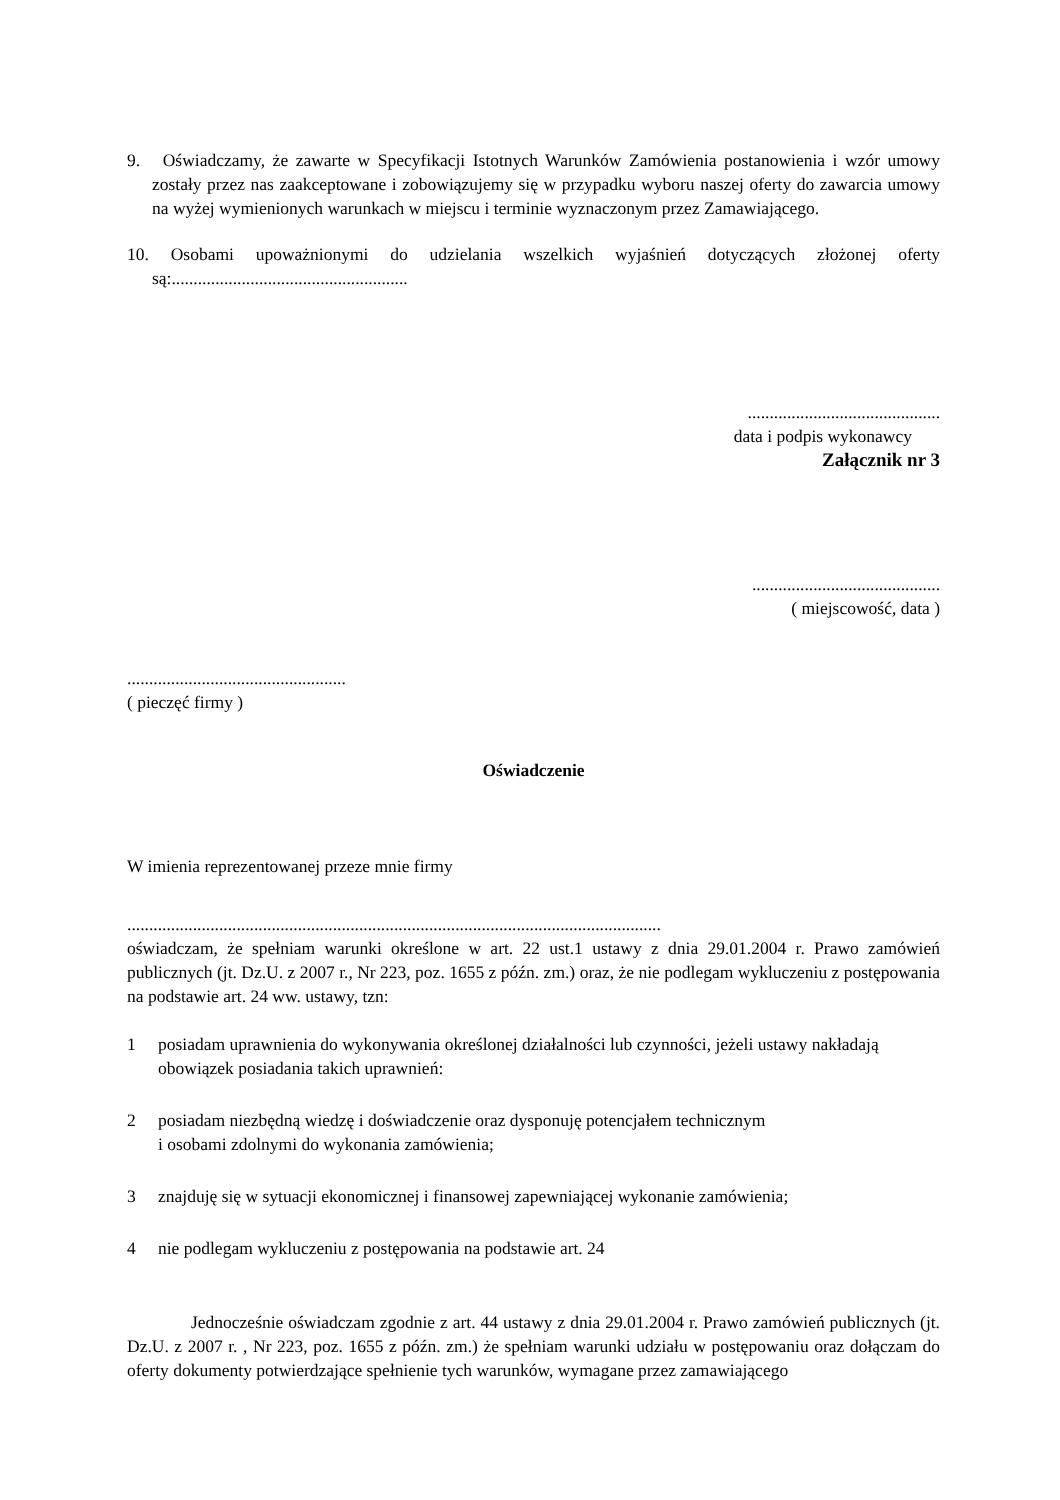9. Oświadczamy, że zawarte w Specyfikacji Istotnych Warunków Zamówienia postanowienia i wzór umowy zostały przez nas zaakceptowane i zobowiązujemy się w przypadku wyboru naszej oferty do zawarcia umowy na wyżej wymienionych warunkach w miejscu i terminie wyznaczonym przez Zamawiającego.
10. Osobami upoważnionymi do udzielania wszelkich wyjaśnień dotyczących złożonej oferty są:......................................................
............................................
data i podpis wykonawcy
Załącznik nr 3
...........................................
( miejscowość, data )
..................................................
( pieczęć firmy )
Oświadczenie
W imienia reprezentowanej przeze mnie firmy
..........................................................................................................................
oświadczam, że spełniam warunki określone w art. 22 ust.1 ustawy z dnia 29.01.2004 r. Prawo zamówień publicznych (jt. Dz.U. z 2007 r., Nr 223, poz. 1655 z późn. zm.) oraz, że nie podlegam wykluczeniu z postępowania na podstawie art. 24 ww. ustawy, tzn:
1 posiadam uprawnienia do wykonywania określonej działalności lub czynności, jeżeli ustawy nakładają obowiązek posiadania takich uprawnień:
2 posiadam niezbędną wiedzę i doświadczenie oraz dysponuję potencjałem technicznym
i osobami zdolnymi do wykonania zamówienia;
3 znajduję się w sytuacji ekonomicznej i finansowej zapewniającej wykonanie zamówienia;
4 nie podlegam wykluczeniu z postępowania na podstawie art. 24
Jednocześnie oświadczam zgodnie z art. 44 ustawy z dnia 29.01.2004 r. Prawo zamówień publicznych (jt. Dz.U. z 2007 r. , Nr 223, poz. 1655 z późn. zm.) że spełniam warunki udziału w postępowaniu oraz dołączam do oferty dokumenty potwierdzające spełnienie tych warunków, wymagane przez zamawiającego